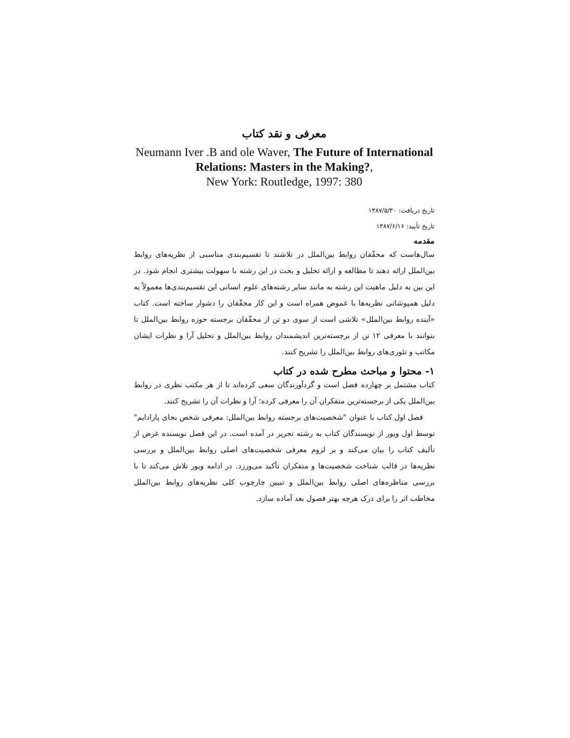معرفی و نقد کتاب
Neumann Iver .B and ole Waver, The Future of International Relations: Masters in the Making?,
New York: Routledge, 1997: 380
تاریخ دریافت: ۱۳۸۷/۵/۳۰
تاریخ تأیید: ۱۳۸۷/۶/۱۶
مقدمه
سال‌هاست که محقّقان روابط بین‌الملل در تلاشند تا تقسیم‌بندی مناسبی از نظریه‌های روابط بین‌الملل ارائه دهند تا مطالعه و ارائه تحلیل و بحث در این رشته با سهولت بیشتری انجام شود. در این بین به دلیل ماهیت این رشته به مانند سایر رشته‌های علوم انسانی این تقسیم‌بندی‌ها معمولاً به دلیل همپوشانی نظریه‌ها با غموض همراه است و این کار محقّقان را دشوار ساخته است. کتاب «آینده روابط بین‌الملل» تلاشی است از سوی دو تن از محقّقان برجسته حوزه روابط بین‌الملل تا بتوانند با معرفی ۱۲ تن از برجسته‌ترین اندیشمندان روابط بین‌الملل و تحلیل آرا و نظرات ایشان مکاتب و تئوری‌های روابط بین‌الملل را تشریح کنند.
۱- محتوا و مباحث مطرح شده در کتاب
کتاب مشتمل بر چهارده فصل است و گردآورندگان سعی کرده‌اند تا از هر مکتب نظری در روابط بین‌الملل یکی از برجسته‌ترین متفکران آن را معرفی کرده؛ آرا و نظرات آن را تشریح کنند.
فصل اول کتاب با عنوان "شخصیت‌های برجسته روابط بین‌الملل: معرفی شخص بجای پارادایم" توسط اول ویور از نویسندگان کتاب به رشته تحریر در آمده است. در این فصل نویسنده غرض از تألیف کتاب را بیان می‌کند و بر لزوم معرفی شخصیت‌های اصلی روابط بین‌الملل و بررسی نظریه‌ها در قالب شناخت شخصیت‌ها و متفکران تأکید می‌ورزد. در ادامه ویور تلاش می‌کند تا با بررسی مناظره‌های اصلی روابط بین‌الملل و تبیین چارچوب کلی نظریه‌های روابط بین‌الملل مخاطب اثر را برای درک هرچه بهتر فصول بعد آماده سازد.